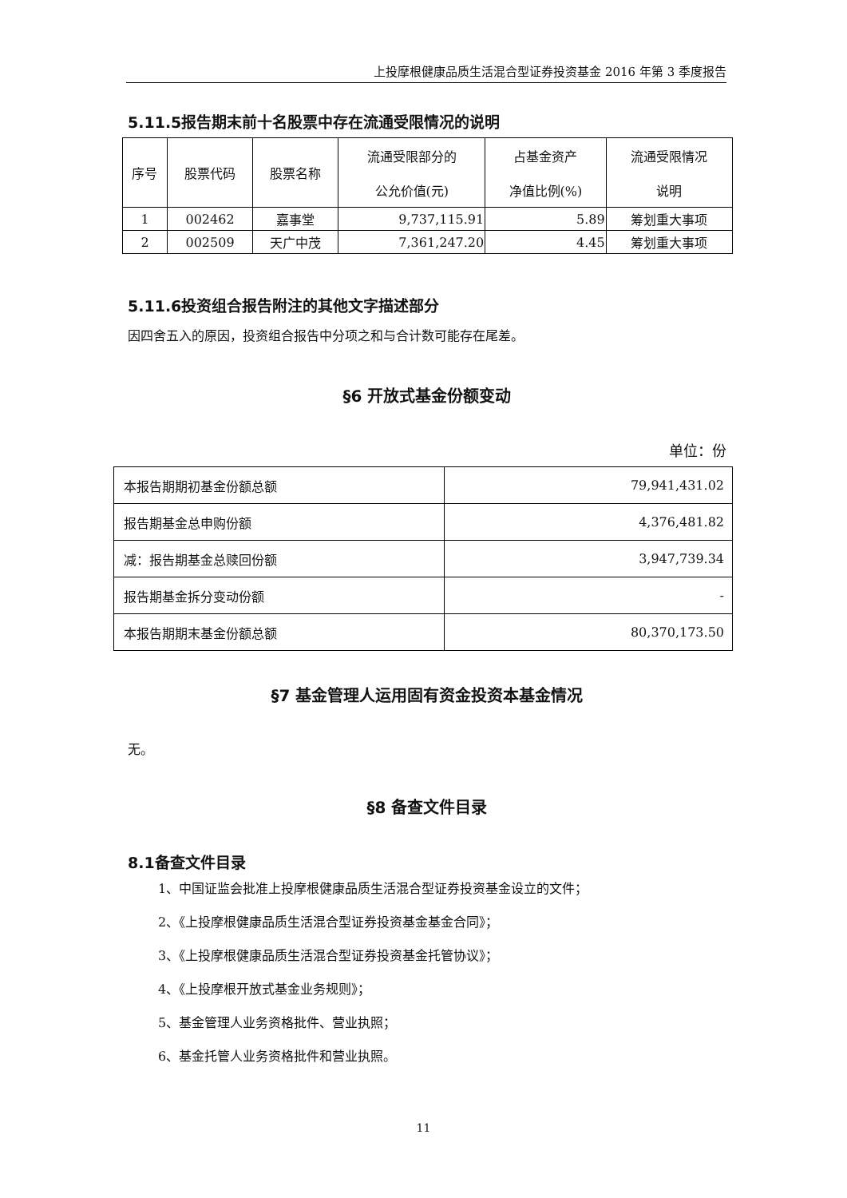上投摩根健康品质生活混合型证券投资基金 2016 年第 3 季度报告
5.11.5报告期末前十名股票中存在流通受限情况的说明
| 序号 | 股票代码 | 股票名称 | 流通受限部分的 公允价值(元) | 占基金资产 净值比例(%) | 流通受限情况 说明 |
| --- | --- | --- | --- | --- | --- |
| 1 | 002462 | 嘉事堂 | 9,737,115.91 | 5.89 | 筹划重大事项 |
| 2 | 002509 | 天广中茂 | 7,361,247.20 | 4.45 | 筹划重大事项 |
5.11.6投资组合报告附注的其他文字描述部分
因四舍五入的原因，投资组合报告中分项之和与合计数可能存在尾差。
§6 开放式基金份额变动
单位：份
| 本报告期期初基金份额总额 | 79,941,431.02 |
| 报告期基金总申购份额 | 4,376,481.82 |
| 减：报告期基金总赎回份额 | 3,947,739.34 |
| 报告期基金拆分变动份额 | - |
| 本报告期期末基金份额总额 | 80,370,173.50 |
§7 基金管理人运用固有资金投资本基金情况
无。
§8 备查文件目录
8.1备查文件目录
1、中国证监会批准上投摩根健康品质生活混合型证券投资基金设立的文件；
2、《上投摩根健康品质生活混合型证券投资基金基金合同》；
3、《上投摩根健康品质生活混合型证券投资基金托管协议》；
4、《上投摩根开放式基金业务规则》；
5、基金管理人业务资格批件、营业执照；
6、基金托管人业务资格批件和营业执照。
11